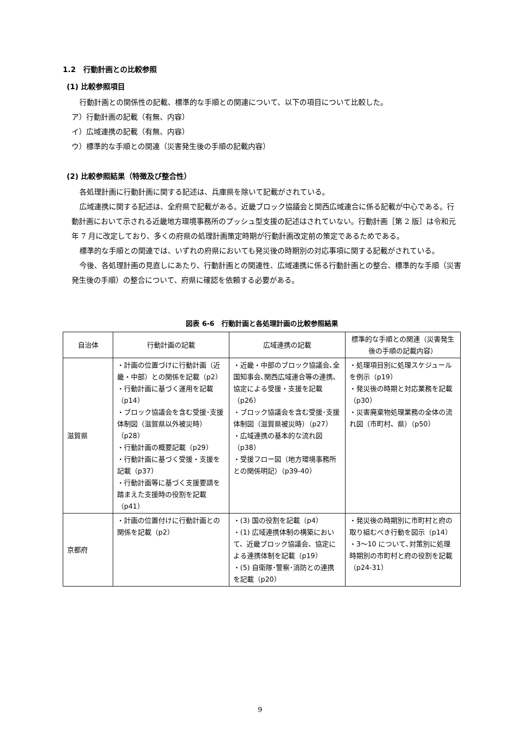1.2　行動計画との比較参照
(1) 比較参照項目
行動計画との関係性の記載、標準的な手順との関連について、以下の項目について比較した。
ア）行動計画の記載（有無、内容）
イ）広域連携の記載（有無、内容）
ウ）標準的な手順との関連（災害発生後の手順の記載内容）
(2) 比較参照結果（特徴及び整合性）
各処理計画に行動計画に関する記述は、兵庫県を除いて記載がされている。
広域連携に関する記述は、全府県で記載がある。近畿ブロック協議会と関西広域連合に係る記載が中心である。行動計画において示される近畿地方環境事務所のプッシュ型支援の記述はされていない。行動計画［第 2 版］は令和元年 7 月に改定しており、多くの府県の処理計画策定時期が行動計画改定前の策定であるためである。
標準的な手順との関連では、いずれの府県においても発災後の時期別の対応事項に関する記載がされている。
今後、各処理計画の見直しにあたり、行動計画との関連性、広域連携に係る行動計画との整合、標準的な手順（災害発生後の手順）の整合について、府県に確認を依頼する必要がある。
図表 6-6　行動計画と各処理計画の比較参照結果
| 自治体 | 行動計画の記載 | 広域連携の記載 | 標準的な手順との関連（災害発生後の手順の記載内容） |
| --- | --- | --- | --- |
| 滋賀県 | ・計画の位置づけに行動計画（近畿・中部）との関係を記載（p2） ・行動計画に基づく運用を記載（p14） ・ブロック協議会を含む受援･支援体制図（滋賀県以外被災時）（p28） ・行動計画の概要記載（p29） ・行動計画に基づく受援・支援を記載（p37） ・行動計画等に基づく支援要請を踏まえた支援時の役割を記載（p41） | ・近畿・中部のブロック協議会､全国知事会､関西広域連合等の連携、協定による受援・支援を記載（p26） ・ブロック協議会を含む受援･支援体制図（滋賀県被災時）（p27） ・広域連携の基本的な流れ図（p38） ・受援フロー図（地方環境事務所との関係明記）（p39-40） | ・処理項目別に処理スケジュールを例示（p19） ・発災後の時期と対応業務を記載（p30） ・災害廃棄物処理業務の全体の流れ図（市町村、県）（p50） |
| 京都府 | ・計画の位置付けに行動計画との関係を記載（p2） | ・(3) 国の役割を記載（p4） ・(1) 広域連携体制の構築において、近畿ブロック協議会、協定による連携体制を記載（p19） ・(5) 自衛隊･警察･消防との連携を記載（p20） | ・発災後の時期別に市町村と府の取り組むべき行動を図示（p14） ・3～10 について､対策別に処理時期別の市町村と府の役割を記載（p24-31） |
9